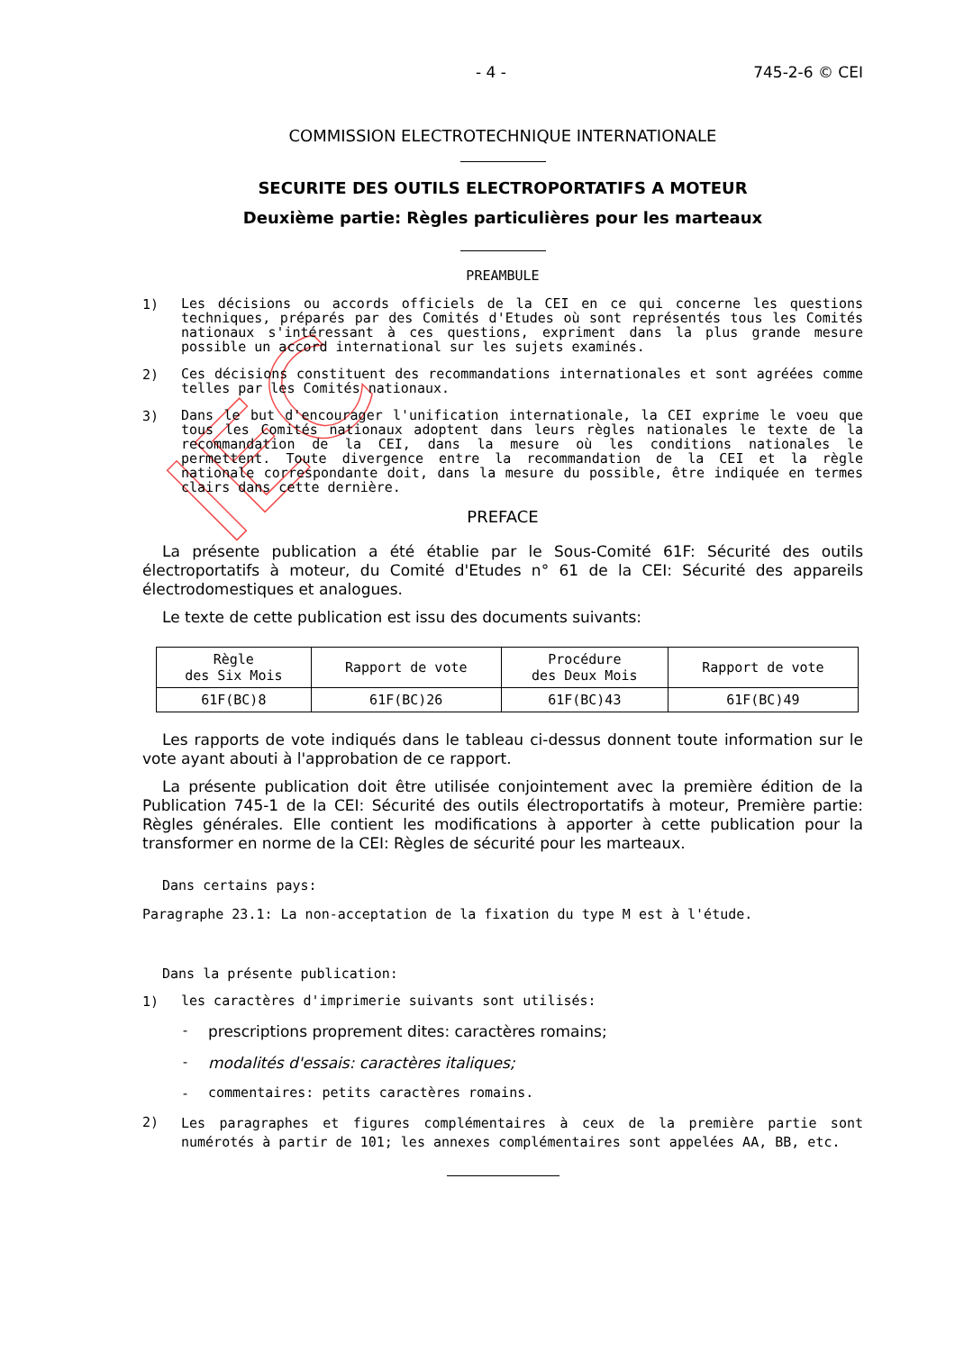IEC
- 4 - 745-2-6 © CEI
COMMISSION ELECTROTECHNIQUE INTERNATIONALE
SECURITE DES OUTILS ELECTROPORTATIFS A MOTEUR
Deuxième partie: Règles particulières pour les marteaux
PREAMBULE
1)
Les décisions ou accords officiels de la CEI en ce qui concerne les questions techniques, préparés par des Comités d'Etudes où sont représentés tous les Comités nationaux s'intéressant à ces questions, expriment dans la plus grande mesure possible un accord international sur les sujets examinés.
2)
Ces décisions constituent des recommandations internationales et sont agréées comme telles par les Comités nationaux.
3)
Dans le but d'encourager l'unification internationale, la CEI exprime le voeu que tous les Comités nationaux adoptent dans leurs règles nationales le texte de la recommandation de la CEI, dans la mesure où les conditions nationales le permettent. Toute divergence entre la recommandation de la CEI et la règle nationale correspondante doit, dans la mesure du possible, être indiquée en termes clairs dans cette dernière.
PREFACE
La présente publication a été établie par le Sous-Comité 61F: Sécurité des outils électroportatifs à moteur, du Comité d'Etudes n° 61 de la CEI: Sécurité des appareils électrodomestiques et analogues.
Le texte de cette publication est issu des documents suivants:
| Règle des Six Mois | Rapport de vote | Procédure des Deux Mois | Rapport de vote |
| --- | --- | --- | --- |
| 61F(BC)8 | 61F(BC)26 | 61F(BC)43 | 61F(BC)49 |
Les rapports de vote indiqués dans le tableau ci-dessus donnent toute information sur le vote ayant abouti à l'approbation de ce rapport.
La présente publication doit être utilisée conjointement avec la première édition de la Publication 745-1 de la CEI: Sécurité des outils électroportatifs à moteur, Première partie: Règles générales. Elle contient les modifications à apporter à cette publication pour la transformer en norme de la CEI: Règles de sécurité pour les marteaux.
Dans certains pays:
Paragraphe 23.1: La non-acceptation de la fixation du type M est à l'étude.
Dans la présente publication:
1)
les caractères d'imprimerie suivants sont utilisés:
-
prescriptions proprement dites: caractères romains;
-
modalités d'essais: caractères italiques;
-
commentaires: petits caractères romains.
2)
Les paragraphes et figures complémentaires à ceux de la première partie sont numérotés à partir de 101; les annexes complémentaires sont appelées AA, BB, etc.